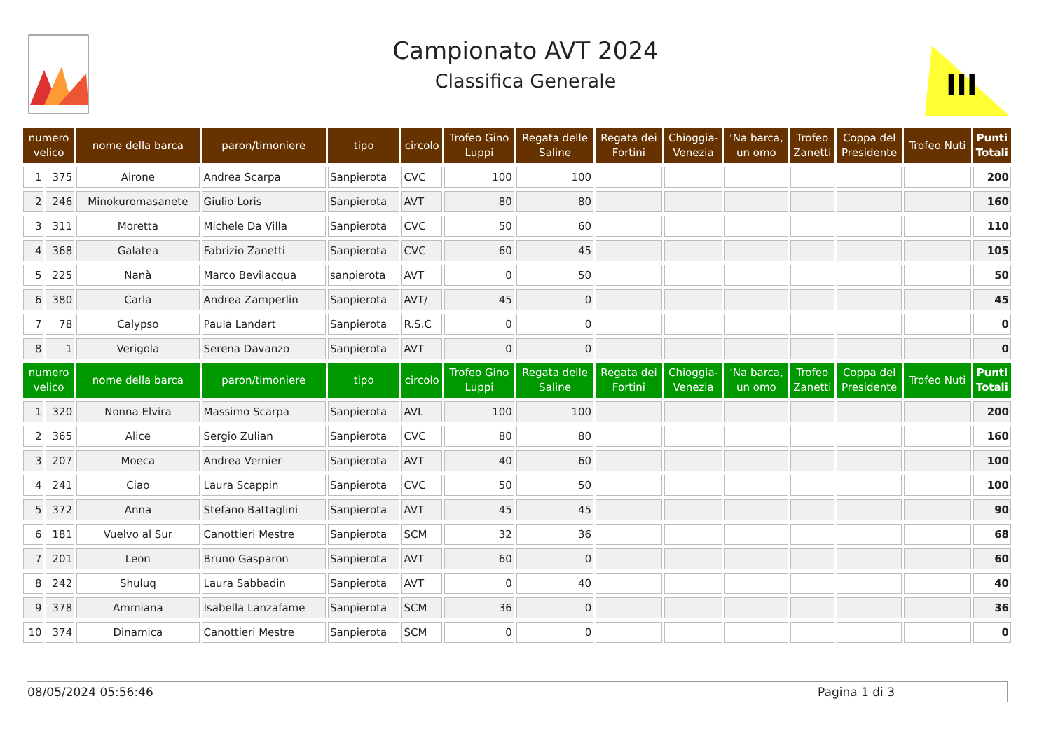Campionato AVT 2024
Classifica Generale
III
| numero velico | | nome della barca | paron/timoniere | tipo | circolo | Trofeo Gino Luppi | Regata delle Saline | Regata dei Fortini | Chioggia- Venezia | ‘Na barca, un omo | Trofeo Zanetti | Coppa del Presidente | Trofeo Nuti | Punti Totali |
| --- | --- | --- | --- | --- | --- | --- | --- | --- | --- | --- | --- | --- | --- | --- |
| 1 | 375 | Airone | Andrea Scarpa | Sanpierota | CVC | 100 | 100 | | | | | | | 200 |
| 2 | 246 | Minokuromasanete | Giulio Loris | Sanpierota | AVT | 80 | 80 | | | | | | | 160 |
| 3 | 311 | Moretta | Michele Da Villa | Sanpierota | CVC | 50 | 60 | | | | | | | 110 |
| 4 | 368 | Galatea | Fabrizio Zanetti | Sanpierota | CVC | 60 | 45 | | | | | | | 105 |
| 5 | 225 | Nanà | Marco Bevilacqua | sanpierota | AVT | 0 | 50 | | | | | | | 50 |
| 6 | 380 | Carla | Andrea Zamperlin | Sanpierota | AVT/ | 45 | 0 | | | | | | | 45 |
| 7 | 78 | Calypso | Paula Landart | Sanpierota | R.S.C | 0 | 0 | | | | | | | 0 |
| 8 | 1 | Verigola | Serena Davanzo | Sanpierota | AVT | 0 | 0 | | | | | | | 0 |
| numero velico | | nome della barca | paron/timoniere | tipo | circolo | Trofeo Gino Luppi | Regata delle Saline | Regata dei Fortini | Chioggia- Venezia | ‘Na barca, un omo | Trofeo Zanetti | Coppa del Presidente | Trofeo Nuti | Punti Totali |
| 1 | 320 | Nonna Elvira | Massimo Scarpa | Sanpierota | AVL | 100 | 100 | | | | | | | 200 |
| 2 | 365 | Alice | Sergio Zulian | Sanpierota | CVC | 80 | 80 | | | | | | | 160 |
| 3 | 207 | Moeca | Andrea Vernier | Sanpierota | AVT | 40 | 60 | | | | | | | 100 |
| 4 | 241 | Ciao | Laura Scappin | Sanpierota | CVC | 50 | 50 | | | | | | | 100 |
| 5 | 372 | Anna | Stefano Battaglini | Sanpierota | AVT | 45 | 45 | | | | | | | 90 |
| 6 | 181 | Vuelvo al Sur | Canottieri Mestre | Sanpierota | SCM | 32 | 36 | | | | | | | 68 |
| 7 | 201 | Leon | Bruno Gasparon | Sanpierota | AVT | 60 | 0 | | | | | | | 60 |
| 8 | 242 | Shuluq | Laura Sabbadin | Sanpierota | AVT | 0 | 40 | | | | | | | 40 |
| 9 | 378 | Ammiana | Isabella Lanzafame | Sanpierota | SCM | 36 | 0 | | | | | | | 36 |
| 10 | 374 | Dinamica | Canottieri Mestre | Sanpierota | SCM | 0 | 0 | | | | | | | 0 |
08/05/2024 05:56:46 Pagina 1 di 3